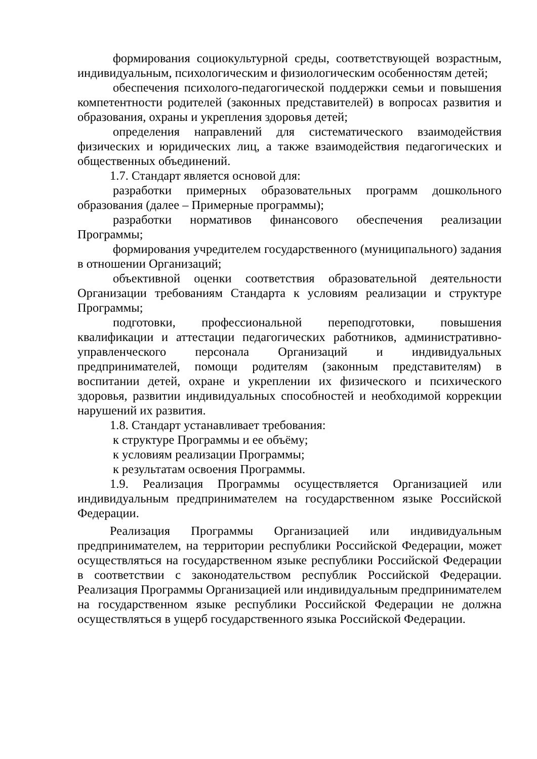формирования социокультурной среды, соответствующей возрастным, индивидуальным, психологическим и физиологическим особенностям детей;
обеспечения психолого-педагогической поддержки семьи и повышения компетентности родителей (законных представителей) в вопросах развития и образования, охраны и укрепления здоровья детей;
определения направлений для систематического взаимодействия физических и юридических лиц, а также взаимодействия педагогических и общественных объединений.
1.7. Стандарт является основой для:
разработки примерных образовательных программ дошкольного образования (далее – Примерные программы);
разработки нормативов финансового обеспечения реализации Программы;
формирования учредителем государственного (муниципального) задания в отношении Организаций;
объективной оценки соответствия образовательной деятельности Организации требованиям Стандарта к условиям реализации и структуре Программы;
подготовки, профессиональной переподготовки, повышения квалификации и аттестации педагогических работников, административно-управленческого персонала Организаций и индивидуальных предпринимателей, помощи родителям (законным представителям) в воспитании детей, охране и укреплении их физического и психического здоровья, развитии индивидуальных способностей и необходимой коррекции нарушений их развития.
1.8. Стандарт устанавливает требования:
к структуре Программы и ее объёму;
к условиям реализации Программы;
к результатам освоения Программы.
1.9. Реализация Программы осуществляется Организацией или индивидуальным предпринимателем на государственном языке Российской Федерации.
Реализация Программы Организацией или индивидуальным предпринимателем, на территории республики Российской Федерации, может осуществляться на государственном языке республики Российской Федерации в соответствии с законодательством республик Российской Федерации. Реализация Программы Организацией или индивидуальным предпринимателем на государственном языке республики Российской Федерации не должна осуществляться в ущерб государственного языка Российской Федерации.